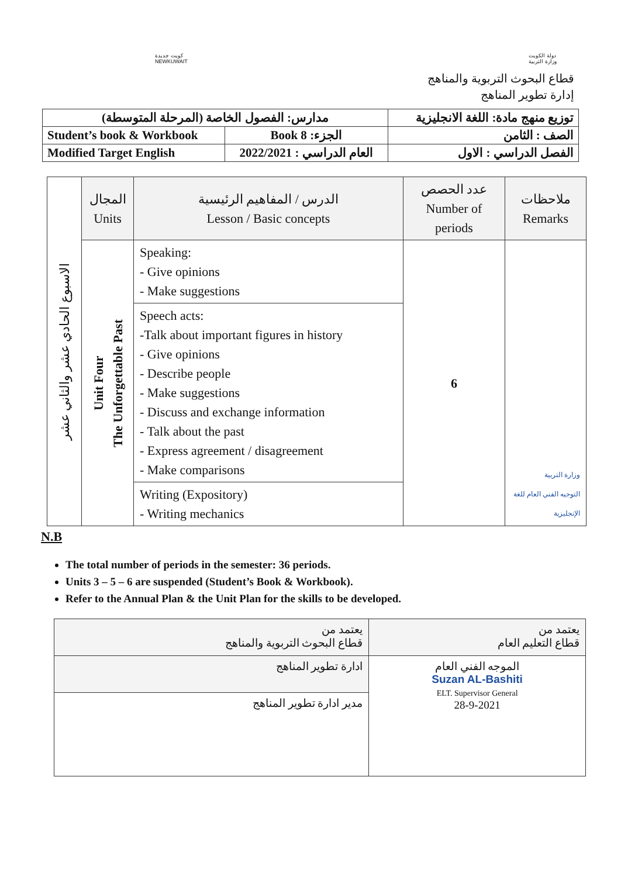كويت جديدة
NEWKUWAIT
دولة الكويت
وزارة التربية
قطاع البحوث التربوية والمناهج
إدارة تطوير المناهج
| مدارس: الفصول الخاصة (المرحلة المتوسطة) | | توزيع منهج مادة: اللغة الانجليزية |
| Student’s book & Workbook | الجزء: Book 8 | الصف : الثامن |
| Modified Target English | العام الدراسي : 2022/2021 | الفصل الدراسي : الاول |
| الاسبوع الحادي عشر والثاني عشر | المجال Units | الدرس / المفاهيم الرئيسية Lesson / Basic concepts | عدد الحصص Number of periods | ملاحظات Remarks |
| --- | --- | --- | --- | --- |
| | Unit Four The Unforgettable Past | Speaking: - Give opinions - Make suggestions | 6 | وزارة التربية التوجيه الفني العام للغة الإنجليزية |
| | | Speech acts: -Talk about important figures in history - Give opinions - Describe people - Make suggestions - Discuss and exchange information - Talk about the past - Express agreement / disagreement - Make comparisons | | |
| | | Writing (Expository) - Writing mechanics | | |
N.B
The total number of periods in the semester: 36 periods.
Units 3 – 5 – 6 are suspended (Student’s Book & Workbook).
Refer to the Annual Plan & the Unit Plan for the skills to be developed.
| يعتمد من قطاع التعليم العام | يعتمد من قطاع البحوث التربوية والمناهج |
| الموجه الفني العام Suzan AL-Bashiti ELT. Supervisor General 28-9-2021 | ادارة تطوير المناهج |
| | مدير ادارة تطوير المناهج |